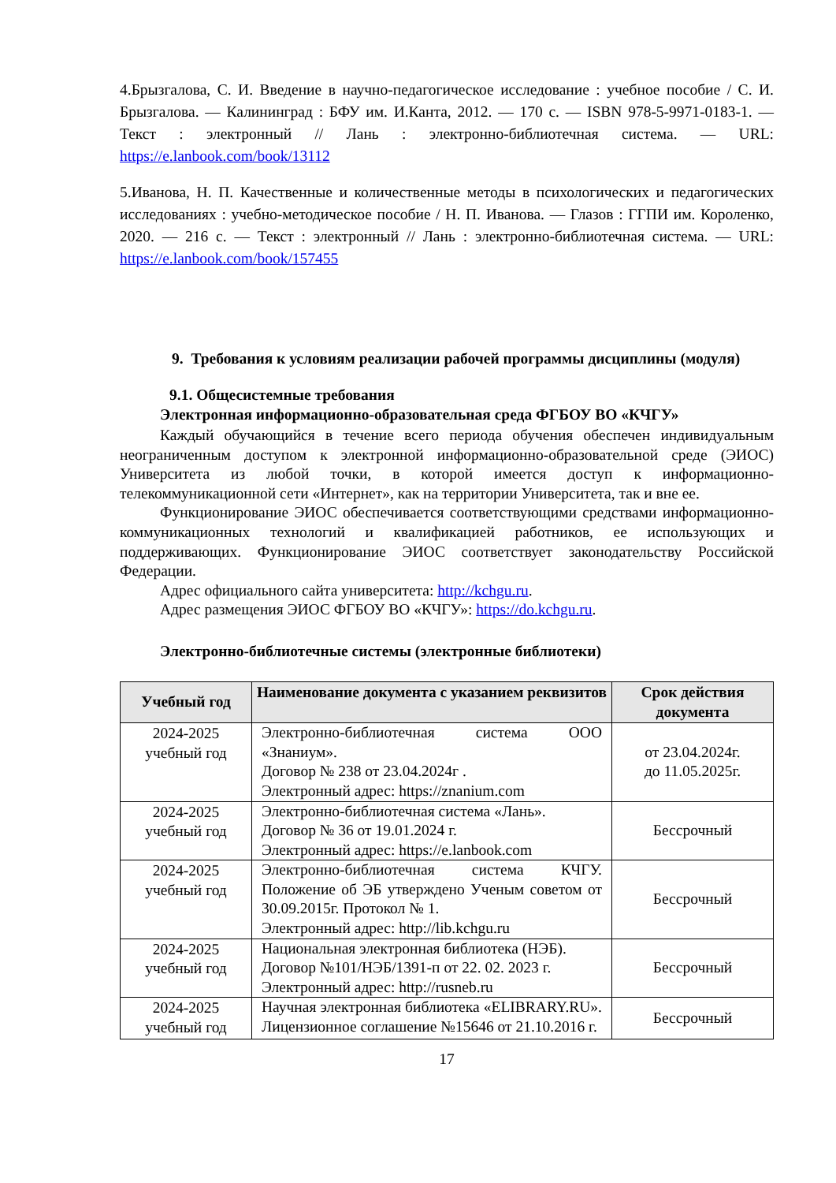4.Брызгалова, С. И. Введение в научно-педагогическое исследование : учебное пособие / С. И. Брызгалова. — Калининград : БФУ им. И.Канта, 2012. — 170 с. — ISBN 978-5-9971-0183-1. — Текст : электронный // Лань : электронно-библиотечная система. — URL: https://e.lanbook.com/book/13112
5.Иванова, Н. П. Качественные и количественные методы в психологических и педагогических исследованиях : учебно-методическое пособие / Н. П. Иванова. — Глазов : ГГПИ им. Короленко, 2020. — 216 с. — Текст : электронный // Лань : электронно-библиотечная система. — URL: https://e.lanbook.com/book/157455
9. Требования к условиям реализации рабочей программы дисциплины (модуля)
9.1. Общесистемные требования
Электронная информационно-образовательная среда ФГБОУ ВО «КЧГУ»
Каждый обучающийся в течение всего периода обучения обеспечен индивидуальным неограниченным доступом к электронной информационно-образовательной среде (ЭИОС) Университета из любой точки, в которой имеется доступ к информационно-телекоммуникационной сети «Интернет», как на территории Университета, так и вне ее.
Функционирование ЭИОС обеспечивается соответствующими средствами информационно-коммуникационных технологий и квалификацией работников, ее использующих и поддерживающих. Функционирование ЭИОС соответствует законодательству Российской Федерации.
Адрес официального сайта университета: http://kchgu.ru.
Адрес размещения ЭИОС ФГБОУ ВО «КЧГУ»: https://do.kchgu.ru.
Электронно-библиотечные системы (электронные библиотеки)
| Учебный год | Наименование документа с указанием реквизитов | Срок действия документа |
| --- | --- | --- |
| 2024-2025 учебный год | Электронно-библиотечная система ООО «Знаниум». Договор № 238 от 23.04.2024г . Электронный адрес: https://znanium.com | от 23.04.2024г. до 11.05.2025г. |
| 2024-2025 учебный год | Электронно-библиотечная система «Лань». Договор № 36 от 19.01.2024 г. Электронный адрес: https://e.lanbook.com | Бессрочный |
| 2024-2025 учебный год | Электронно-библиотечная система КЧГУ. Положение об ЭБ утверждено Ученым советом от 30.09.2015г. Протокол № 1. Электронный адрес: http://lib.kchgu.ru | Бессрочный |
| 2024-2025 учебный год | Национальная электронная библиотека (НЭБ). Договор №101/НЭБ/1391-п от 22. 02. 2023 г. Электронный адрес: http://rusneb.ru | Бессрочный |
| 2024-2025 учебный год | Научная электронная библиотека «ELIBRARY.RU». Лицензионное соглашение №15646 от 21.10.2016 г. | Бессрочный |
17